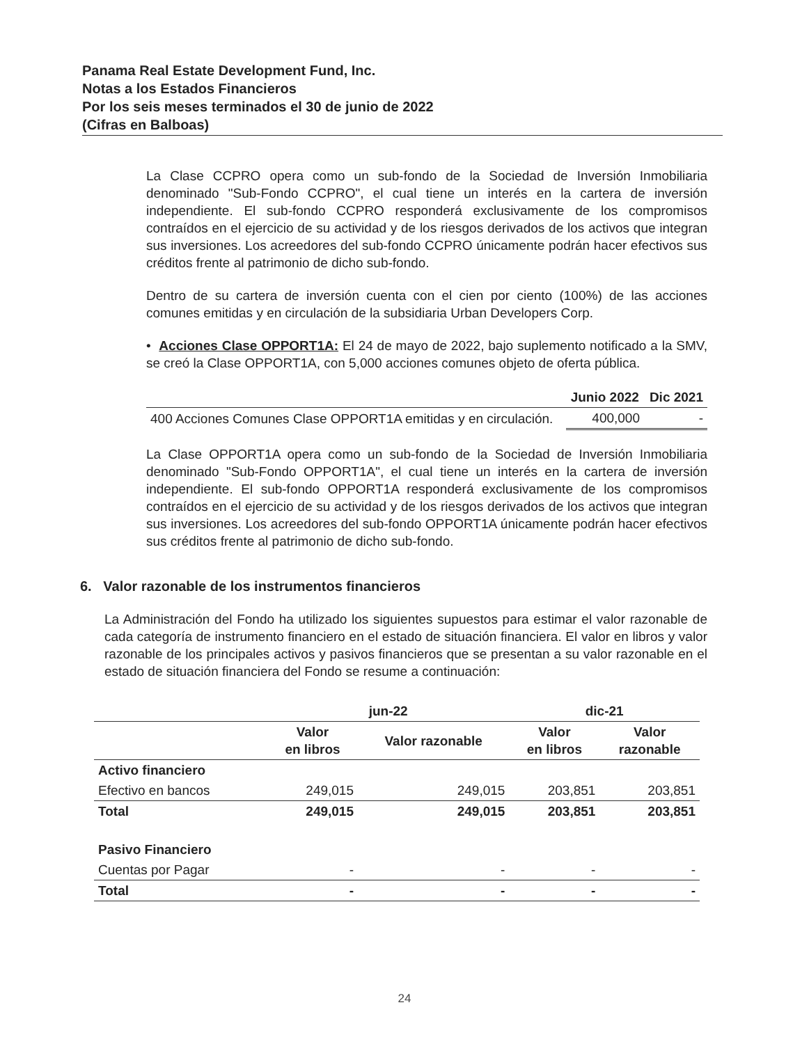Panama Real Estate Development Fund, Inc.
Notas a los Estados Financieros
Por los seis meses terminados el 30 de junio de 2022
(Cifras en Balboas)
La Clase CCPRO opera como un sub-fondo de la Sociedad de Inversión Inmobiliaria denominado "Sub-Fondo CCPRO", el cual tiene un interés en la cartera de inversión independiente. El sub-fondo CCPRO responderá exclusivamente de los compromisos contraídos en el ejercicio de su actividad y de los riesgos derivados de los activos que integran sus inversiones. Los acreedores del sub-fondo CCPRO únicamente podrán hacer efectivos sus créditos frente al patrimonio de dicho sub-fondo.
Dentro de su cartera de inversión cuenta con el cien por ciento (100%) de las acciones comunes emitidas y en circulación de la subsidiaria Urban Developers Corp.
• Acciones Clase OPPORT1A: El 24 de mayo de 2022, bajo suplemento notificado a la SMV, se creó la Clase OPPORT1A, con 5,000 acciones comunes objeto de oferta pública.
| | Junio 2022 | Dic 2021 |
| --- | --- | --- |
| 400 Acciones Comunes Clase OPPORT1A emitidas y en circulación. | 400,000 | - |
La Clase OPPORT1A opera como un sub-fondo de la Sociedad de Inversión Inmobiliaria denominado "Sub-Fondo OPPORT1A", el cual tiene un interés en la cartera de inversión independiente. El sub-fondo OPPORT1A responderá exclusivamente de los compromisos contraídos en el ejercicio de su actividad y de los riesgos derivados de los activos que integran sus inversiones. Los acreedores del sub-fondo OPPORT1A únicamente podrán hacer efectivos sus créditos frente al patrimonio de dicho sub-fondo.
6. Valor razonable de los instrumentos financieros
La Administración del Fondo ha utilizado los siguientes supuestos para estimar el valor razonable de cada categoría de instrumento financiero en el estado de situación financiera. El valor en libros y valor razonable de los principales activos y pasivos financieros que se presentan a su valor razonable en el estado de situación financiera del Fondo se resume a continuación:
| | jun-22 | | dic-21 | |
| --- | --- | --- | --- | --- |
| | Valor en libros | Valor razonable | Valor en libros | Valor razonable |
| Activo financiero | | | | |
| Efectivo en bancos | 249,015 | 249,015 | 203,851 | 203,851 |
| Total | 249,015 | 249,015 | 203,851 | 203,851 |
| Pasivo Financiero | | | | |
| Cuentas por Pagar | - | - | - | - |
| Total | - | - | - | - |
24